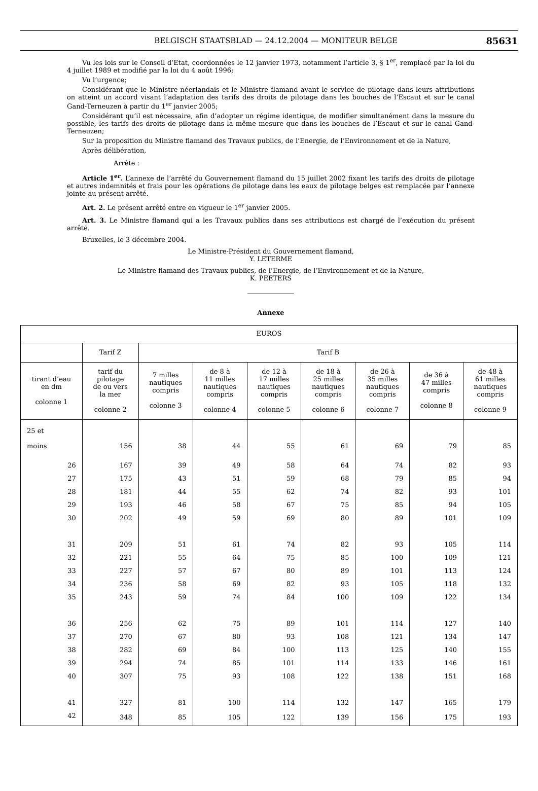BELGISCH STAATSBLAD — 24.12.2004 — MONITEUR BELGE 85631
Vu les lois sur le Conseil d’Etat, coordonnées le 12 janvier 1973, notamment l’article 3, § 1<sup>er</sup>, remplacé par la loi du 4 juillet 1989 et modifié par la loi du 4 août 1996;
Vu l’urgence;
Considérant que le Ministre néerlandais et le Ministre flamand ayant le service de pilotage dans leurs attributions on atteint un accord visant l’adaptation des tarifs des droits de pilotage dans les bouches de l’Escaut et sur le canal Gand-Terneuzen à partir du 1<sup>er</sup> janvier 2005;
Considérant qu’il est nécessaire, afin d’adopter un régime identique, de modifier simultanément dans la mesure du possible, les tarifs des droits de pilotage dans la même mesure que dans les bouches de l’Escaut et sur le canal Gand-Terneuzen;
Sur la proposition du Ministre flamand des Travaux publics, de l’Energie, de l’Environnement et de la Nature,
Après délibération,
Arrête :
Article 1<sup>er</sup>. L’annexe de l’arrêté du Gouvernement flamand du 15 juillet 2002 fixant les tarifs des droits de pilotage et autres indemnités et frais pour les opérations de pilotage dans les eaux de pilotage belges est remplacée par l’annexe jointe au présent arrêté.
Art. 2. Le présent arrêté entre en vigueur le 1<sup>er</sup> janvier 2005.
Art. 3. Le Ministre flamand qui a les Travaux publics dans ses attributions est chargé de l’exécution du présent arrêté.
Bruxelles, le 3 décembre 2004.
Le Ministre-Président du Gouvernement flamand,
Y. LETERME
Le Ministre flamand des Travaux publics, de l’Energie, de l’Environnement et de la Nature,
K. PEETERS
Annexe
| EUROS | | | | | | | | |
| --- | --- | --- | --- | --- | --- | --- | --- | --- |
| | Tarif Z | Tarif B | | | | | | |
| tirant d’eau en dm colonne 1 | tarif du pilotage de ou vers la mer colonne 2 | 7 milles nautiques compris colonne 3 | de 8 à 11 milles nautiques compris colonne 4 | de 12 à 17 milles nautiques compris colonne 5 | de 18 à 25 milles nautiques compris colonne 6 | de 26 à 35 milles nautiques compris colonne 7 | de 36 à 47 milles compris colonne 8 | de 48 à 61 milles nautiques compris colonne 9 |
| 25 et moins | 156 | 38 | 44 | 55 | 61 | 69 | 79 | 85 |
| 26 | 167 | 39 | 49 | 58 | 64 | 74 | 82 | 93 |
| 27 | 175 | 43 | 51 | 59 | 68 | 79 | 85 | 94 |
| 28 | 181 | 44 | 55 | 62 | 74 | 82 | 93 | 101 |
| 29 | 193 | 46 | 58 | 67 | 75 | 85 | 94 | 105 |
| 30 | 202 | 49 | 59 | 69 | 80 | 89 | 101 | 109 |
| 31 | 209 | 51 | 61 | 74 | 82 | 93 | 105 | 114 |
| 32 | 221 | 55 | 64 | 75 | 85 | 100 | 109 | 121 |
| 33 | 227 | 57 | 67 | 80 | 89 | 101 | 113 | 124 |
| 34 | 236 | 58 | 69 | 82 | 93 | 105 | 118 | 132 |
| 35 | 243 | 59 | 74 | 84 | 100 | 109 | 122 | 134 |
| 36 | 256 | 62 | 75 | 89 | 101 | 114 | 127 | 140 |
| 37 | 270 | 67 | 80 | 93 | 108 | 121 | 134 | 147 |
| 38 | 282 | 69 | 84 | 100 | 113 | 125 | 140 | 155 |
| 39 | 294 | 74 | 85 | 101 | 114 | 133 | 146 | 161 |
| 40 | 307 | 75 | 93 | 108 | 122 | 138 | 151 | 168 |
| 41 | 327 | 81 | 100 | 114 | 132 | 147 | 165 | 179 |
| 42 | 348 | 85 | 105 | 122 | 139 | 156 | 175 | 193 |